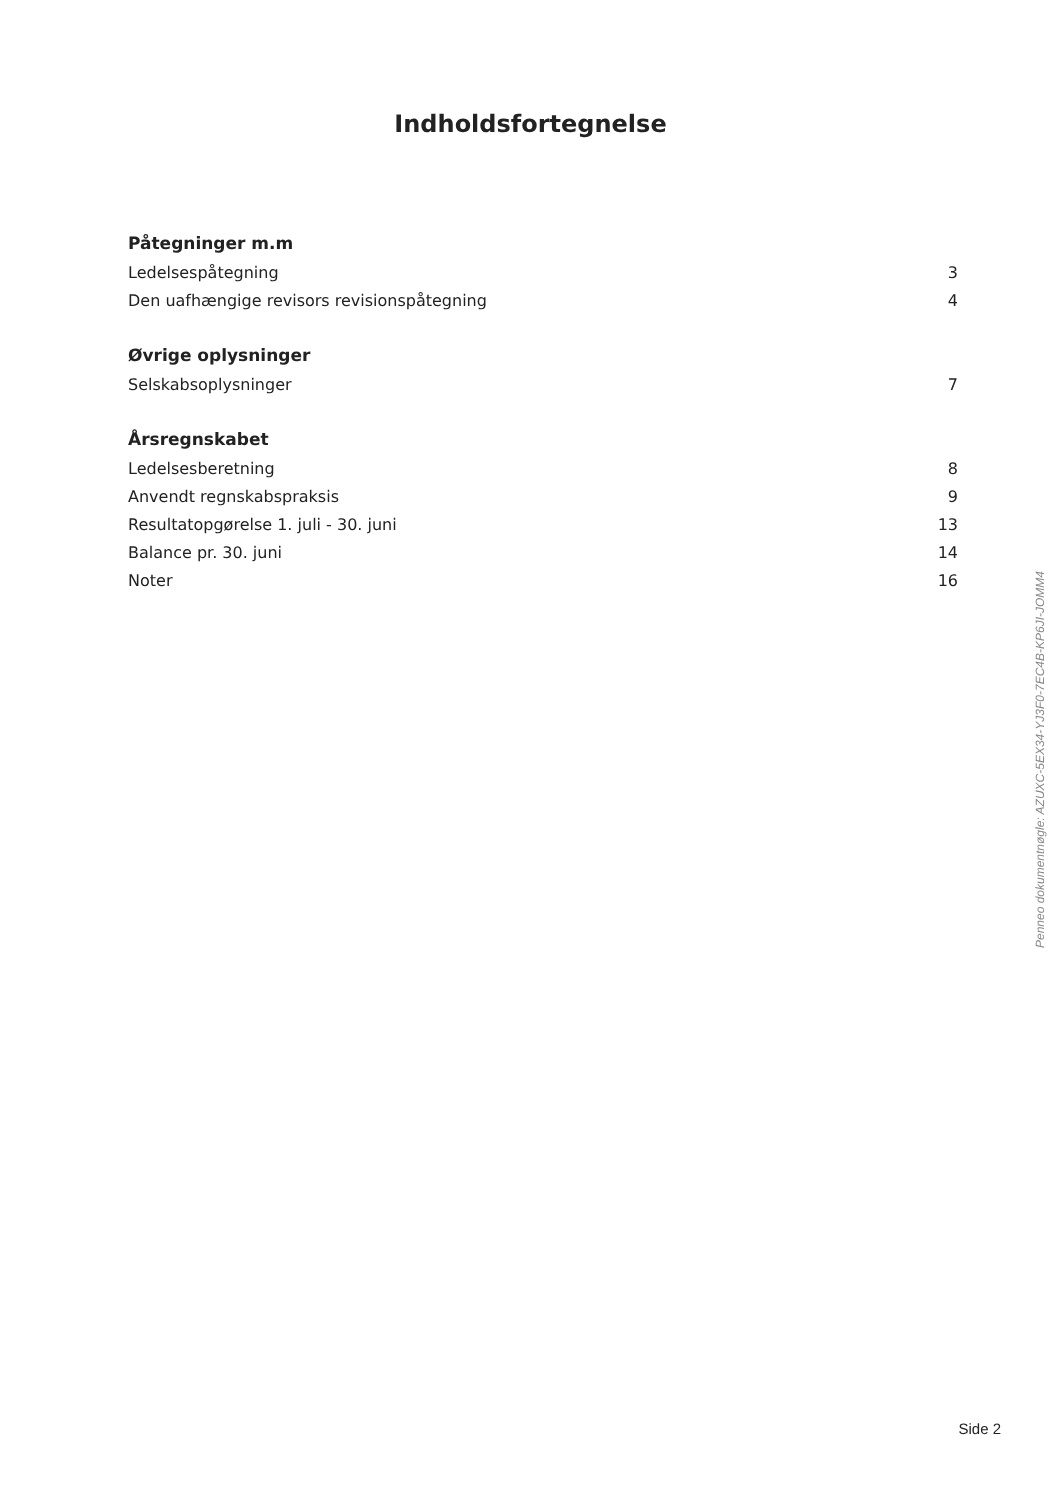Indholdsfortegnelse
Påtegninger m.m
Ledelsespåtegning 3
Den uafhængige revisors revisionspåtegning 4
Øvrige oplysninger
Selskabsoplysninger 7
Årsregnskabet
Ledelsesberetning 8
Anvendt regnskabspraksis 9
Resultatopgørelse 1. juli - 30. juni 13
Balance pr. 30. juni 14
Noter 16
Penneo dokumentnøgle: AZUXC-5EX34-YJ3F0-7EC4B-KP6JI-JOMM4
Side 2